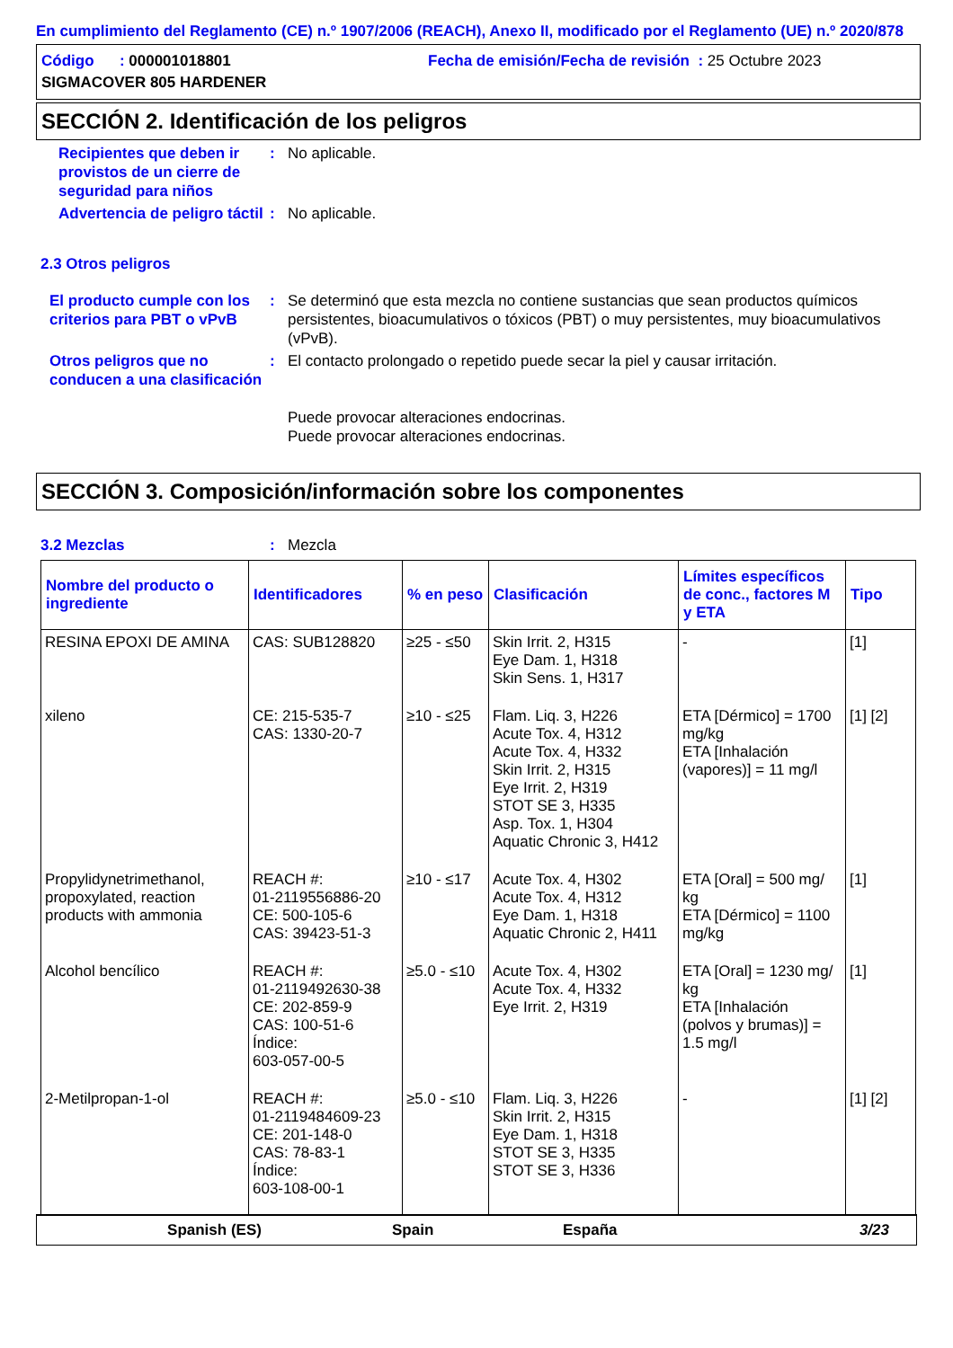En cumplimiento del Reglamento (CE) n.º 1907/2006 (REACH), Anexo II, modificado por el Reglamento (UE) n.º 2020/878
Código : 000001018801 Fecha de emisión/Fecha de revisión : 25 Octubre 2023
SIGMACOVER 805 HARDENER
SECCIÓN 2. Identificación de los peligros
Recipientes que deben ir provistos de un cierre de seguridad para niños
: No aplicable.
Advertencia de peligro táctil
: No aplicable.
2.3 Otros peligros
El producto cumple con los criterios para PBT o vPvB
: Se determinó que esta mezcla no contiene sustancias que sean productos químicos persistentes, bioacumulativos o tóxicos (PBT) o muy persistentes, muy bioacumulativos (vPvB).
Otros peligros que no conducen a una clasificación
: El contacto prolongado o repetido puede secar la piel y causar irritación.
Puede provocar alteraciones endocrinas.
Puede provocar alteraciones endocrinas.
SECCIÓN 3. Composición/información sobre los componentes
3.2 Mezclas : Mezcla
| Nombre del producto o ingrediente | Identificadores | % en peso | Clasificación | Límites específicos de conc., factores M y ETA | Tipo |
| --- | --- | --- | --- | --- | --- |
| RESINA EPOXI DE AMINA | CAS: SUB128820 | ≥25 - ≤50 | Skin Irrit. 2, H315 Eye Dam. 1, H318 Skin Sens. 1, H317 | - | [1] |
| xileno | CE: 215-535-7 CAS: 1330-20-7 | ≥10 - ≤25 | Flam. Liq. 3, H226 Acute Tox. 4, H312 Acute Tox. 4, H332 Skin Irrit. 2, H315 Eye Irrit. 2, H319 STOT SE 3, H335 Asp. Tox. 1, H304 Aquatic Chronic 3, H412 | ETA [Dérmico] = 1700 mg/kg ETA [Inhalación (vapores)] = 11 mg/l | [1] [2] |
| Propylidynetrimethanol, propoxylated, reaction products with ammonia | REACH #: 01-2119556886-20 CE: 500-105-6 CAS: 39423-51-3 | ≥10 - ≤17 | Acute Tox. 4, H302 Acute Tox. 4, H312 Eye Dam. 1, H318 Aquatic Chronic 2, H411 | ETA [Oral] = 500 mg/ kg ETA [Dérmico] = 1100 mg/kg | [1] |
| Alcohol bencílico | REACH #: 01-2119492630-38 CE: 202-859-9 CAS: 100-51-6 Índice: 603-057-00-5 | ≥5.0 - ≤10 | Acute Tox. 4, H302 Acute Tox. 4, H332 Eye Irrit. 2, H319 | ETA [Oral] = 1230 mg/ kg ETA [Inhalación (polvos y brumas)] = 1.5 mg/l | [1] |
| 2-Metilpropan-1-ol | REACH #: 01-2119484609-23 CE: 201-148-0 CAS: 78-83-1 Índice: 603-108-00-1 | ≥5.0 - ≤10 | Flam. Liq. 3, H226 Skin Irrit. 2, H315 Eye Dam. 1, H318 STOT SE 3, H335 STOT SE 3, H336 | - | [1] [2] |
Spanish (ES) Spain España 3/23